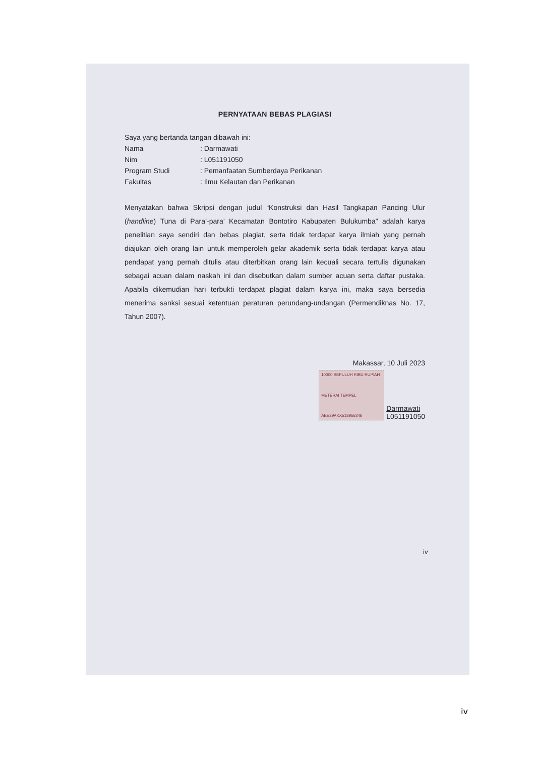PERNYATAAN BEBAS PLAGIASI
Saya yang bertanda tangan dibawah ini:
Nama: Darmawati
Nim: L051191050
Program Studi: Pemanfaatan Sumberdaya Perikanan
Fakultas: Ilmu Kelautan dan Perikanan
Menyatakan bahwa Skripsi dengan judul “Konstruksi dan Hasil Tangkapan Pancing Ulur (handline) Tuna di Para’-para’ Kecamatan Bontotiro Kabupaten Bulukumba” adalah karya penelitian saya sendiri dan bebas plagiat, serta tidak terdapat karya ilmiah yang pernah diajukan oleh orang lain untuk memperoleh gelar akademik serta tidak terdapat karya atau pendapat yang pernah ditulis atau diterbitkan orang lain kecuali secara tertulis digunakan sebagai acuan dalam naskah ini dan disebutkan dalam sumber acuan serta daftar pustaka. Apabila dikemudian hari terbukti terdapat plagiat dalam karya ini, maka saya bersedia menerima sanksi sesuai ketentuan peraturan perundang-undangan (Permendiknas No. 17, Tahun 2007).
Makassar, 10 Juli 2023
10000 SEPULUH RIBU RUPIAH
METERAI TEMPEL
AEE29AKX518955346
Darmawati
L051191050
iv
iv